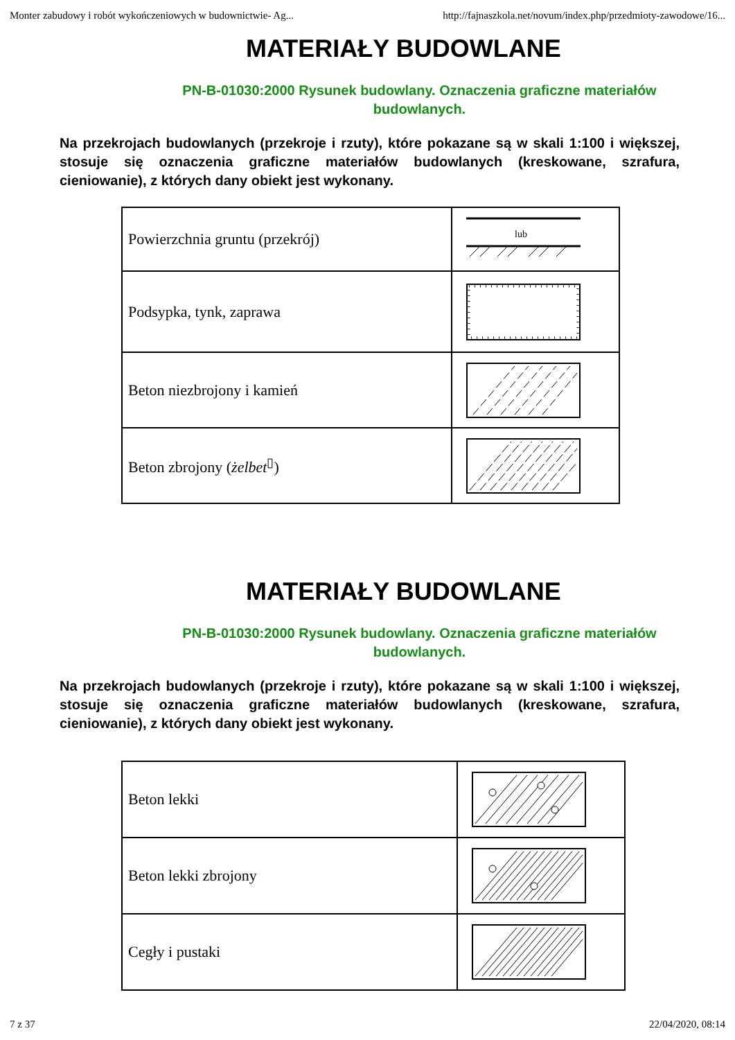Monter zabudowy i robót wykończeniowych w budownictwie- Ag... http://fajnaszkola.net/novum/index.php/przedmioty-zawodowe/16...
MATERIAŁY BUDOWLANE
PN-B-01030:2000 Rysunek budowlany. Oznaczenia graficzne materiałów budowlanych.
Na przekrojach budowlanych (przekroje i rzuty), które pokazane są w skali 1:100 i większej, stosuje się oznaczenia graficzne materiałów budowlanych (kreskowane, szrafura, cieniowanie), z których dany obiekt jest wykonany.
| Powierzchnia gruntu (przekrój) | lub |
| Podsypka, tynk, zaprawa | |
| Beton niezbrojony i kamień | |
| Beton zbrojony ( żelbet<sup>▯</sup>) | |
MATERIAŁY BUDOWLANE
PN-B-01030:2000 Rysunek budowlany. Oznaczenia graficzne materiałów budowlanych.
Na przekrojach budowlanych (przekroje i rzuty), które pokazane są w skali 1:100 i większej, stosuje się oznaczenia graficzne materiałów budowlanych (kreskowane, szrafura, cieniowanie), z których dany obiekt jest wykonany.
| Beton lekki | |
| Beton lekki zbrojony | |
| Cegły i pustaki | |
7 z 37 22/04/2020, 08:14